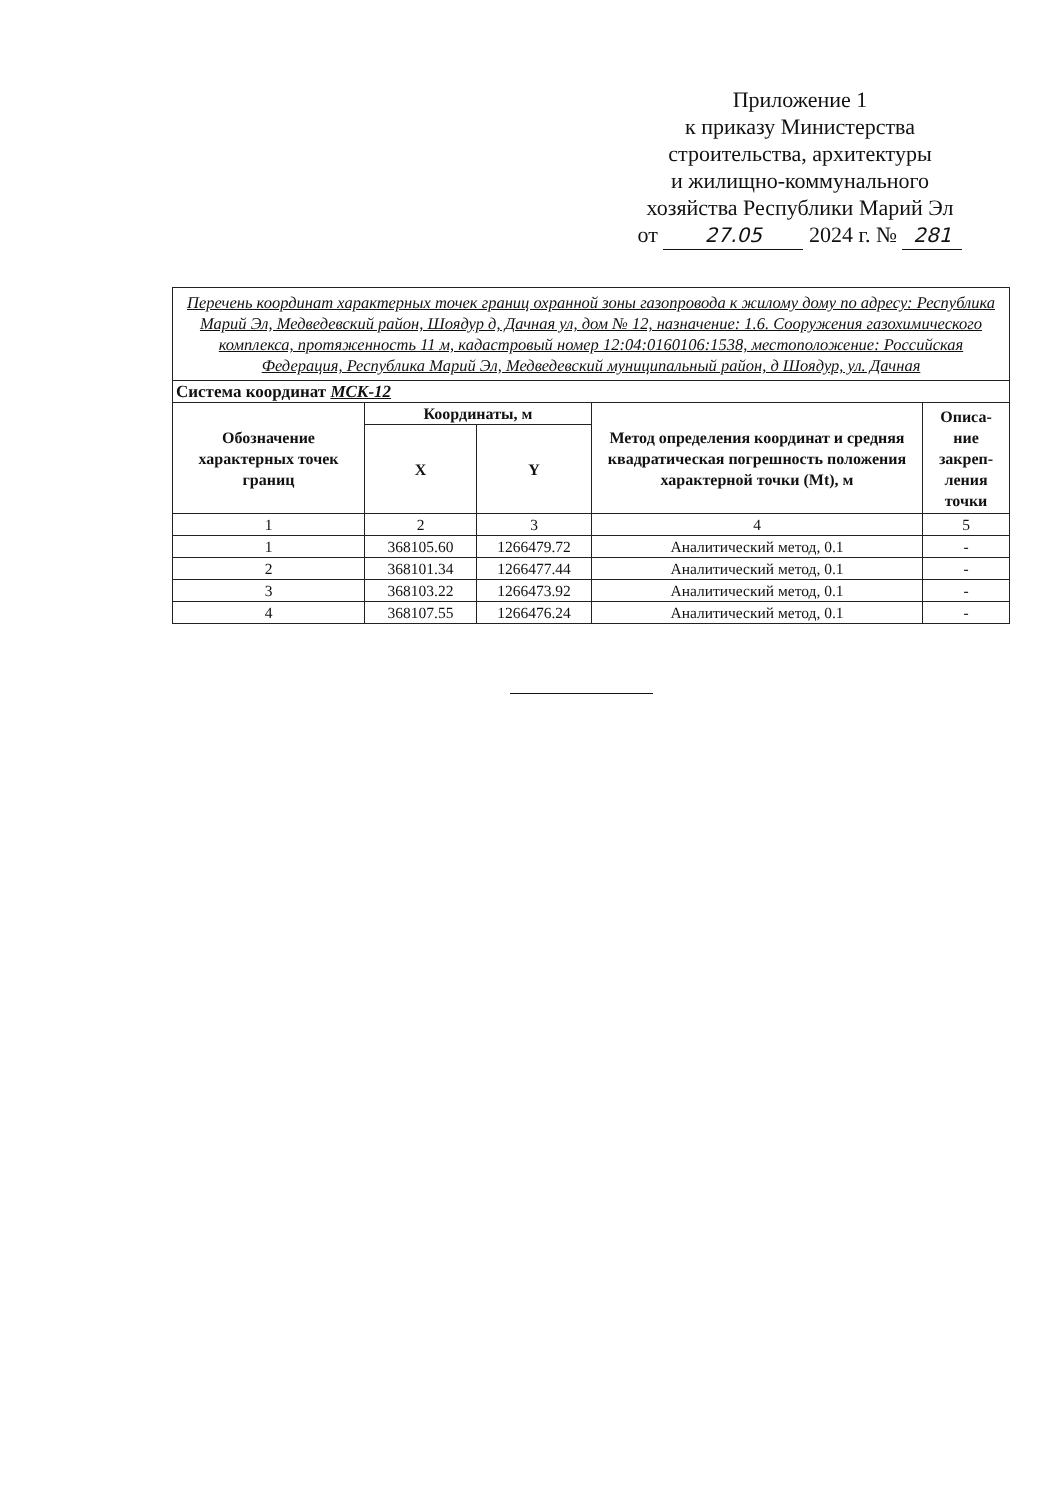Приложение 1
к приказу Министерства
строительства, архитектуры
и жилищно-коммунального
хозяйства Республики Марий Эл
от 27.05 2024 г. № 281
| Перечень координат характерных точек границ охранной зоны газопровода к жилому дому по адресу: Республика Марий Эл, Медведевский район, Шоядур д, Дачная ул, дом № 12, назначение: 1.6. Сооружения газохимического комплекса, протяженность 11 м, кадастровый номер 12:04:0160106:1538, местоположение: Российская Федерация, Республика Марий Эл, Медведевский муниципальный район, д Шоядур, ул. Дачная | | | | |
| Система координат МСК-12 | | | | |
| Обозначение характерных точек границ | Координаты, м | | Метод определения координат и средняя квадратическая погрешность положения характерной точки (Mt), м | Описа- ние закреп- ления точки |
| | X | Y | | |
| 1 | 2 | 3 | 4 | 5 |
| 1 | 368105.60 | 1266479.72 | Аналитический метод, 0.1 | - |
| 2 | 368101.34 | 1266477.44 | Аналитический метод, 0.1 | - |
| 3 | 368103.22 | 1266473.92 | Аналитический метод, 0.1 | - |
| 4 | 368107.55 | 1266476.24 | Аналитический метод, 0.1 | - |